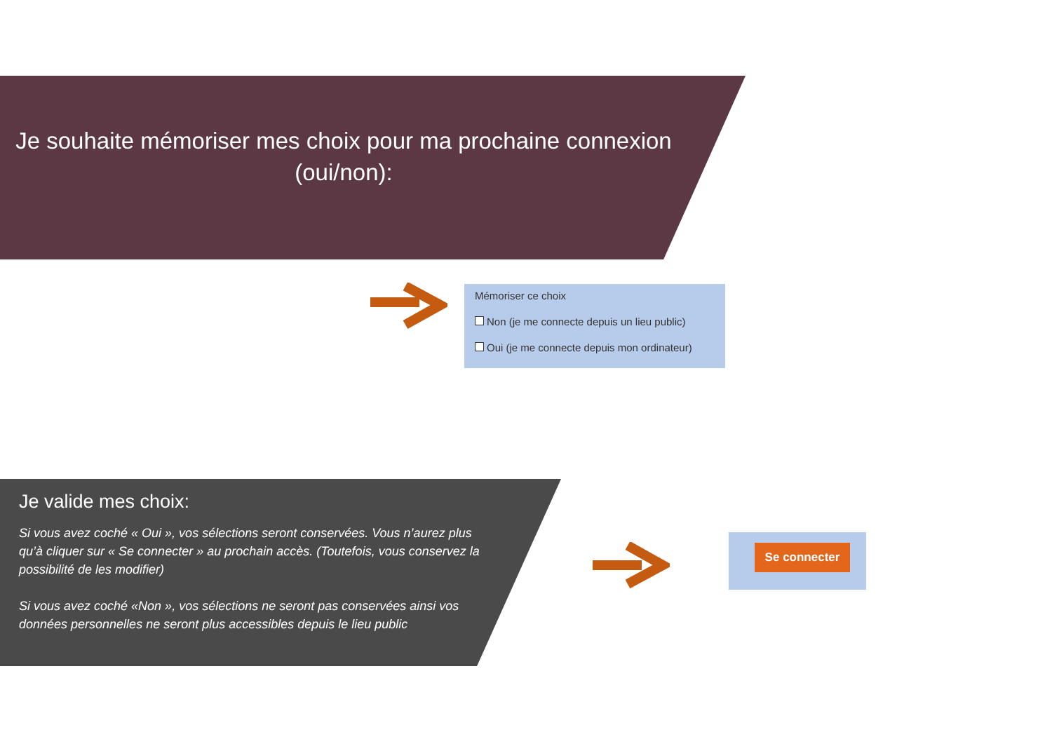Je souhaite mémoriser mes choix pour ma prochaine connexion (oui/non):
Mémoriser ce choix
Non (je me connecte depuis un lieu public)
Oui (je me connecte depuis mon ordinateur)
Je valide mes choix:
Si vous avez coché « Oui », vos sélections seront conservées. Vous n’aurez plus qu’à cliquer sur « Se connecter » au prochain accès. (Toutefois, vous conservez la possibilité de les modifier)
Si vous avez coché «Non », vos sélections ne seront pas conservées ainsi vos données personnelles ne seront plus accessibles depuis le lieu public
Se connecter